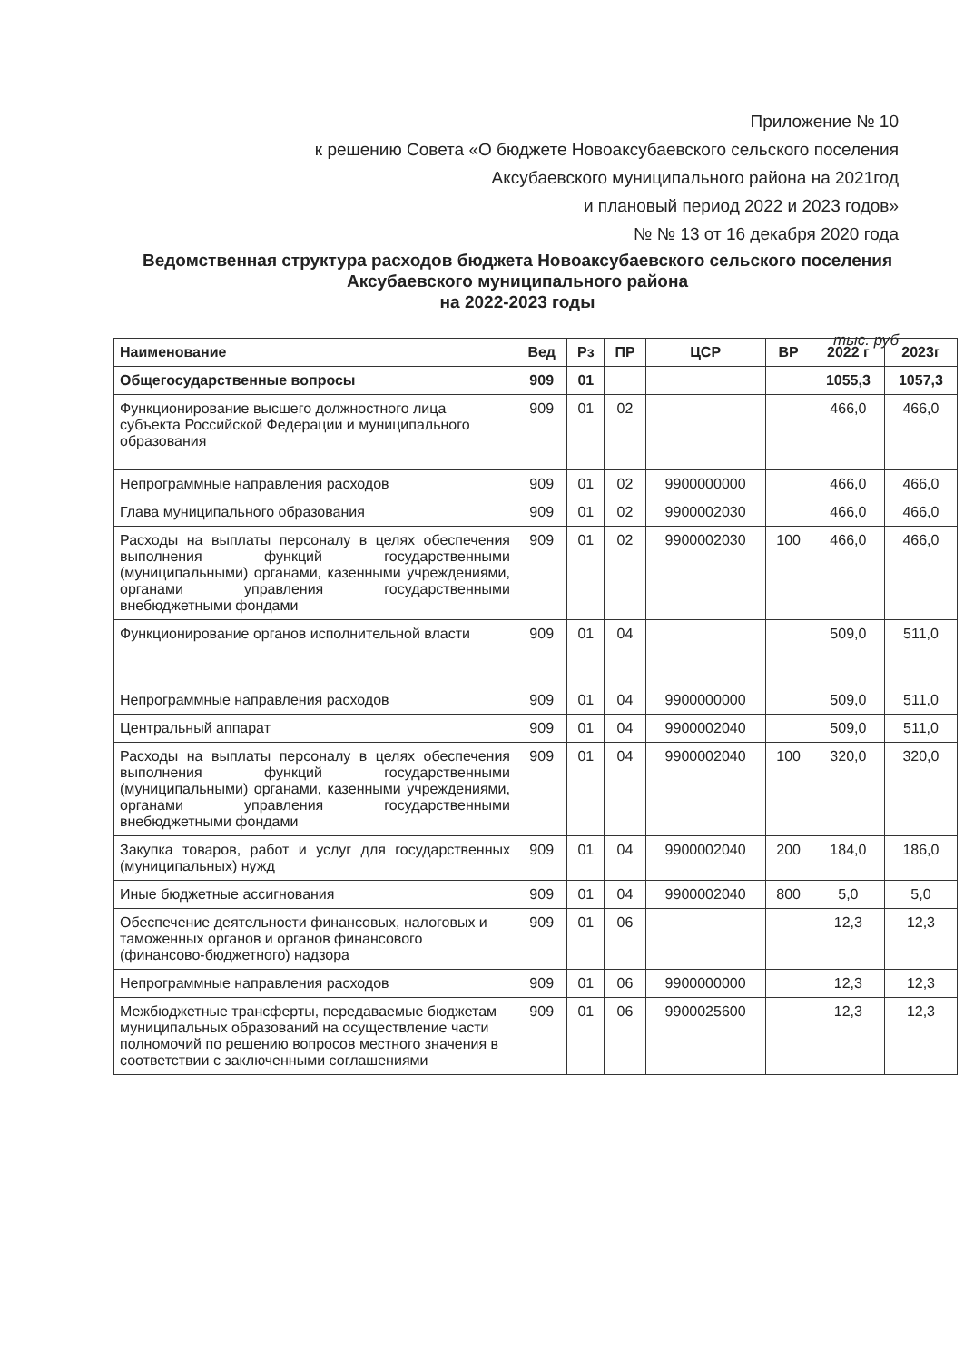Приложение № 10
к решению Совета «О бюджете Новоаксубаевского сельского поселения
Аксубаевского муниципального района на 2021год
и плановый период 2022 и 2023 годов»
№ № 13 от 16 декабря 2020 года
Ведомственная структура расходов бюджета Новоаксубаевского сельского поселения Аксубаевского муниципального района
на 2022-2023 годы
тыс. руб
| Наименование | Вед | Рз | ПР | ЦСР | ВР | 2022 г | 2023г |
| --- | --- | --- | --- | --- | --- | --- | --- |
| Общегосударственные вопросы | 909 | 01 | | | | 1055,3 | 1057,3 |
| Функционирование высшего должностного лица субъекта Российской Федерации и муниципального образования | 909 | 01 | 02 | | | 466,0 | 466,0 |
| Непрограммные направления расходов | 909 | 01 | 02 | 9900000000 | | 466,0 | 466,0 |
| Глава муниципального образования | 909 | 01 | 02 | 9900002030 | | 466,0 | 466,0 |
| Расходы на выплаты персоналу в целях обеспечения выполнения функций государственными (муниципальными) органами, казенными учреждениями, органами управления государственными внебюджетными фондами | 909 | 01 | 02 | 9900002030 | 100 | 466,0 | 466,0 |
| Функционирование органов исполнительной власти | 909 | 01 | 04 | | | 509,0 | 511,0 |
| Непрограммные направления расходов | 909 | 01 | 04 | 9900000000 | | 509,0 | 511,0 |
| Центральный аппарат | 909 | 01 | 04 | 9900002040 | | 509,0 | 511,0 |
| Расходы на выплаты персоналу в целях обеспечения выполнения функций государственными (муниципальными) органами, казенными учреждениями, органами управления государственными внебюджетными фондами | 909 | 01 | 04 | 9900002040 | 100 | 320,0 | 320,0 |
| Закупка товаров, работ и услуг для государственных (муниципальных) нужд | 909 | 01 | 04 | 9900002040 | 200 | 184,0 | 186,0 |
| Иные бюджетные ассигнования | 909 | 01 | 04 | 9900002040 | 800 | 5,0 | 5,0 |
| Обеспечение деятельности финансовых, налоговых и таможенных органов и органов финансового (финансово-бюджетного) надзора | 909 | 01 | 06 | | | 12,3 | 12,3 |
| Непрограммные направления расходов | 909 | 01 | 06 | 9900000000 | | 12,3 | 12,3 |
| Межбюджетные трансферты, передаваемые бюджетам муниципальных образований на осуществление части полномочий по решению вопросов местного значения в соответствии с заключенными соглашениями | 909 | 01 | 06 | 9900025600 | | 12,3 | 12,3 |